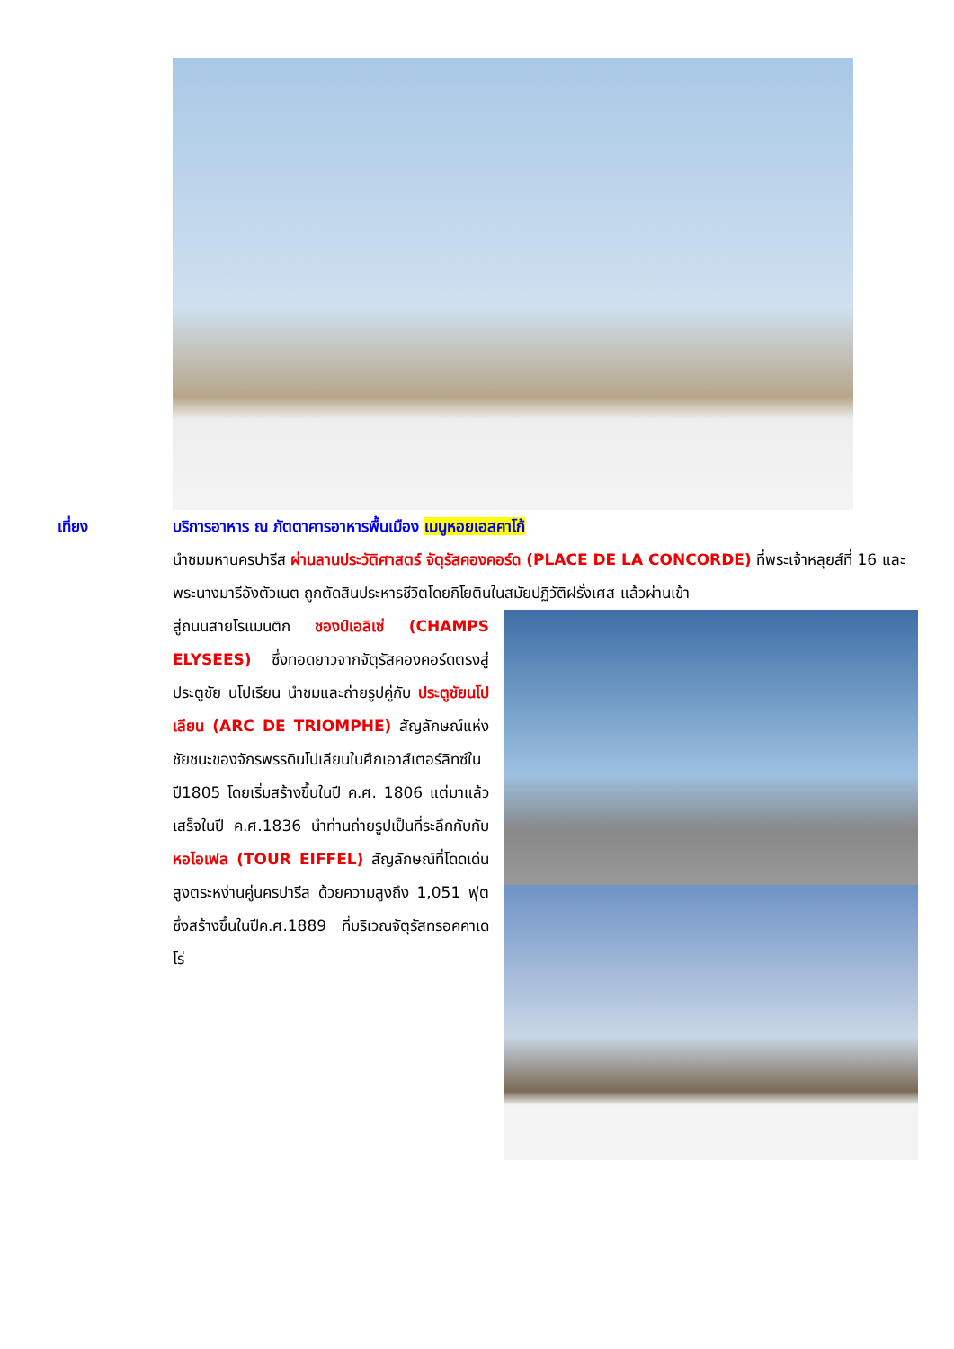เที่ยง บริการอาหาร ณ ภัตตาคารอาหารพื้นเมือง เมนูหอยเอสคาโก้
นำชมมหานครปารีส ผ่านลานประวัติศาสตร์ จัตุรัสคองคอร์ด (PLACE DE LA CONCORDE) ที่พระเจ้าหลุยส์ที่ 16 และพระนางมารีอังตัวเนต ถูกตัดสินประหารชีวิตโดยกิโยตินในสมัยปฏิวัติฝรั่งเศส แล้วผ่านเข้า
สู่ถนนสายโรแมนติก ชองป์เอลิเซ่ (CHAMPS ELYSEES) ซึ่งทอดยาวจากจัตุรัสคองคอร์ดตรงสู่ประตูชัย นโปเรียน นำชมและถ่ายรูปคู่กับ ประตูชัยนโปเลียน (ARC DE TRIOMPHE) สัญลักษณ์แห่งชัยชนะของจักรพรรดินโปเลียนในศึกเอาส์เตอร์ลิทซ์ในปี1805 โดยเริ่มสร้างขึ้นในปี ค.ศ. 1806 แต่มาแล้วเสร็จในปี ค.ศ.1836 นำท่านถ่ายรูปเป็นที่ระลึกกับกับ หอไอเฟล (TOUR EIFFEL) สัญลักษณ์ที่โดดเด่นสูงตระหง่านคู่นครปารีส ด้วยความสูงถึง 1,051 ฟุต ซึ่งสร้างขึ้นในปีค.ศ.1889 ที่บริเวณจัตุรัสทรอคคาเดโร่